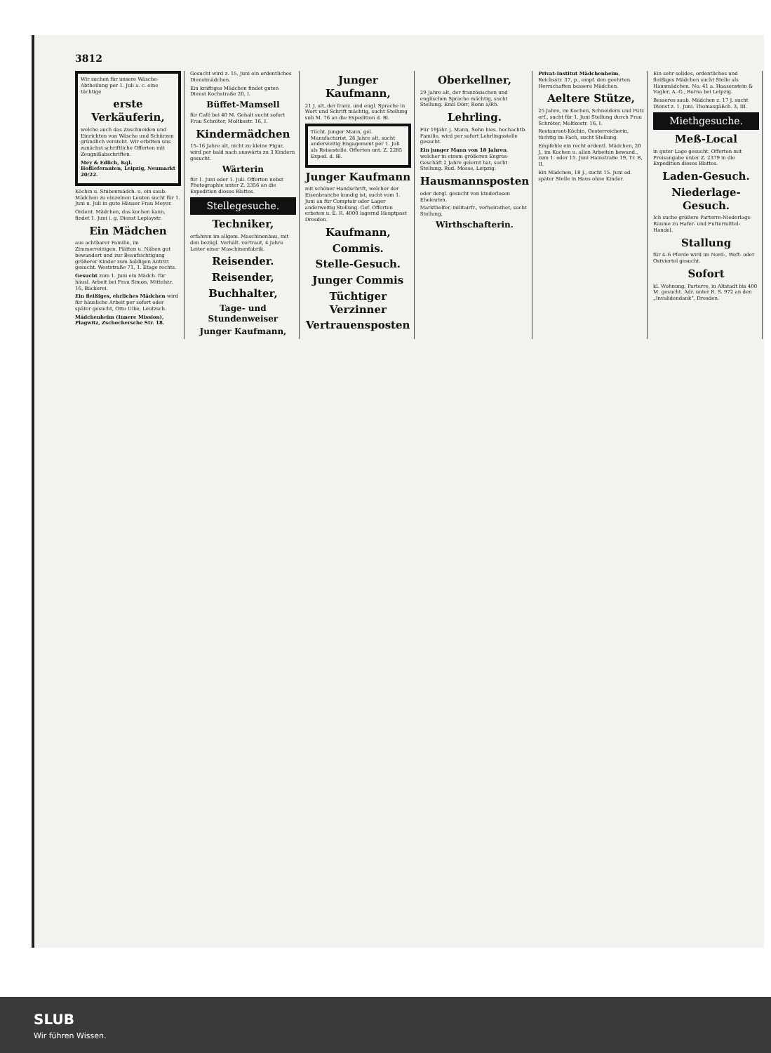3812
Wir suchen für unsere Wäsche-Abtheilung per 1. Juli a. c. eine tüchtige
erste Verkäuferin,
welche auch das Zuschneiden und Einrichten von Wäsche und Schürzen gründlich versteht. Wir erbitten uns zunächst schriftliche Offerten mit Zeugnißabschriften.
Mey & Edlich, Kgl. Hoflieferanten, Leipzig, Neumarkt 20/22.
Köchin u. Stubenmädch. u. ein saub. Mädchen zu einzelnen Leuten sucht für 1. Juni u. Juli in gute Häuser Frau Meyer.
Ordent. Mädchen, das kochen kann, findet 1. Juni i. g. Dienst Leplaystr.
Ein Mädchen
aus achtbarer Familie, im Zimmerreinigen, Plätten u. Nähen gut bewandert und zur Beaufsichtigung größerer Kinder zum baldigen Antritt gesucht. Weststraße 71, 1. Etage rechts.
Gesucht zum 1. Juni ein Mädch. für häusl. Arbeit bei Frau Simon, Mittelstr. 16, Bäckerei.
Ein fleißiges, ehrliches Mädchen wird für häusliche Arbeit per sofort oder später gesucht, Otto Ulbe, Leutzsch.
Mädchenheim (Innere Mission), Plagwitz, Zschochersche Str. 18.
Gesucht wird z. 15. Juni ein ordentliches Dienstmädchen.
Ein kräftiges Mädchen findet guten Dienst Kochstraße 20, I.
Büffet-Mamsell
für Café bei 40 M. Gehalt sucht sofort Frau Schröter, Moltkestr. 16, I.
Kindermädchen
15–16 Jahre alt, nicht zu kleine Figur, wird per bald nach auswärts zu 3 Kindern gesucht.
Wärterin
für 1. Juni oder 1. Juli. Offerten nebst Photographie unter Z. 2356 an die Expedition dieses Blattes.
Stellegesuche.
Techniker,
erfahren im allgem. Maschinenbau, mit den bezügl. Verhält. vertraut, 4 Jahre Leiter einer Maschinenfabrik.
Reisender.
Reisender,
Buchhalter,
Tage- und Stundenweiser
Junger Kaufmann,
Junger Kaufmann,
21 J. alt, der franz. und engl. Sprache in Wort und Schrift mächtig, sucht Stellung sub M. 76 an die Expedition d. Bl.
Tücht. junger Mann, gel. Manufacturist, 26 Jahre alt, sucht anderweitig Engagement per 1. Juli als Reisestelle. Offerten unt. Z. 2285 Exped. d. Bl.
Junger Kaufmann
mit schöner Handschrift, welcher der Eisenbranche kundig ist, sucht vom 1. Juni an für Comptoir oder Lager anderweitig Stellung. Gef. Offerten erbeten u. E. R. 4000 lagernd Hauptpost Dresden.
Kaufmann,
Commis.
Stelle-Gesuch.
Junger Commis
Tüchtiger Verzinner
Vertrauensposten
Oberkellner,
29 Jahre alt, der französischen und englischen Sprache mächtig, sucht Stellung. Emil Dörr, Bonn a/Rh.
Lehrling.
Für 19jähr. j. Mann, Sohn hies. hochachtb. Familie, wird per sofort Lehrlingsstelle gesucht.
Ein junger Mann von 18 Jahren, welcher in einem größeren Engros-Geschäft 2 Jahre gelernt hat, sucht Stellung. Rud. Mosse, Leipzig.
Hausmannsposten
oder dergl. gesucht von kinderlosen Eheleuten.
Markthelfer, militairfr., verheirathet, sucht Stellung.
Wirthschafterin.
Privat-Institut Mädchenheim, Reichsstr. 37, p., empf. den geehrten Herrschaften bessere Mädchen.
Aeltere Stütze,
25 Jahre, im Kochen, Schneidern und Putz erf., sucht für 1. Juni Stellung durch Frau Schröter, Moltkestr. 16, I.
Restaurant-Köchin, Oesterreicherin, tüchtig im Fach, sucht Stellung.
Empfehle ein recht ordentl. Mädchen, 20 J., im Kochen u. allen Arbeiten bewand., zum 1. oder 15. Juni Hainstraße 19, Tr. B, II.
Ein Mädchen, 18 J., sucht 15. Juni od. später Stelle in Haus ohne Kinder.
Ein sehr solides, ordentliches und fleißiges Mädchen sucht Stelle als Hausmädchen. No. 41 a. Haasenstein & Vogler, A.-G., Borna bei Leipzig.
Besseres saub. Mädchen z. 17 J. sucht Dienst z. 1. Juni. Thomasgäßch. 3, III.
Miethgesuche.
Meß-Local
in guter Lage gesucht. Offerten mit Preisangabe unter Z. 2379 in die Expedition dieses Blattes.
Laden-Gesuch.
Niederlage-Gesuch.
Ich suche größere Parterre-Niederlags-Räume zu Hafer- und Futtermittel-Handel.
Stallung
für 4–6 Pferde wird im Nord-, Weft- oder Ostviertel gesucht.
Sofort
kl. Wohnung, Parterre, in Altstadt bis 400 M. gesucht. Adr. unter R. S. 972 an den „Invalidendank“, Dresden.
SLUB
Wir führen Wissen.